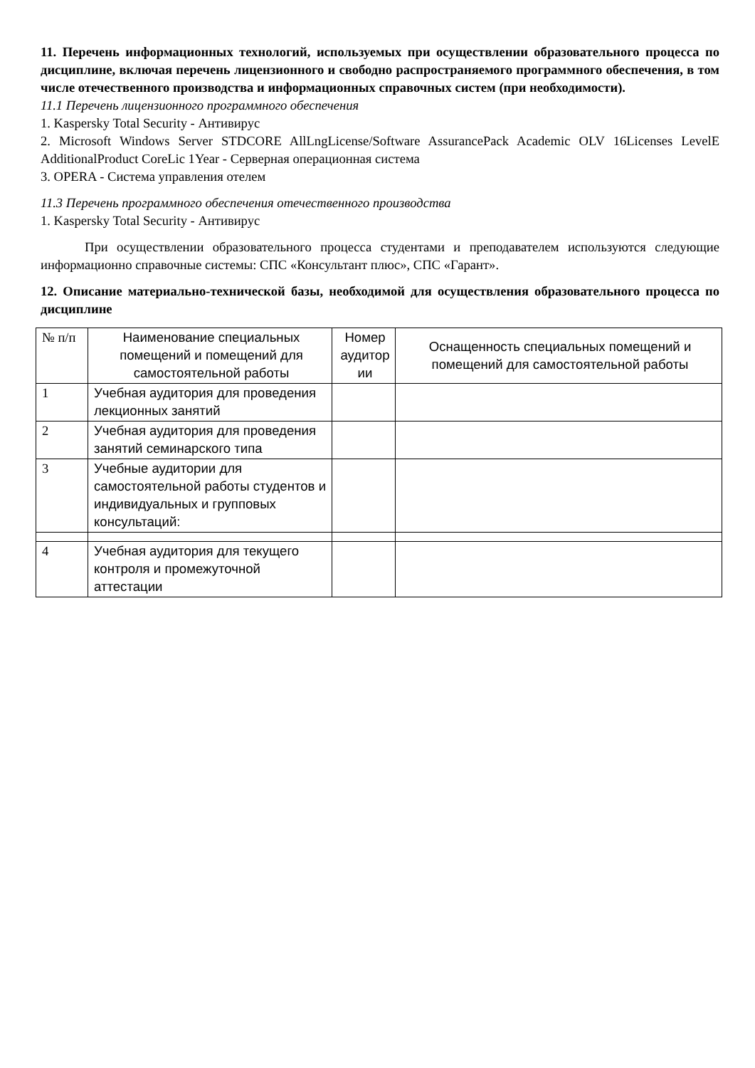11. Перечень информационных технологий, используемых при осуществлении образовательного процесса по дисциплине, включая перечень лицензионного и свободно распространяемого программного обеспечения, в том числе отечественного производства и информационных справочных систем (при необходимости).
11.1 Перечень лицензионного программного обеспечения
1. Kaspersky Total Security - Антивирус
2. Microsoft Windows Server STDCORE AllLngLicense/Software AssurancePack Academic OLV 16Licenses LevelE AdditionalProduct CoreLic 1Year - Серверная операционная система
3. OPERA - Система управления отелем
11.3 Перечень программного обеспечения отечественного производства
1. Kaspersky Total Security - Антивирус
При осуществлении образовательного процесса студентами и преподавателем используются следующие информационно справочные системы: СПС «Консультант плюс», СПС «Гарант».
12. Описание материально-технической базы, необходимой для осуществления образовательного процесса по дисциплине
| № п/п | Наименование специальных помещений и помещений для самостоятельной работы | Номер аудитор ии | Оснащенность специальных помещений и помещений для самостоятельной работы |
| --- | --- | --- | --- |
| 1 | Учебная аудитория для проведения лекционных занятий | | |
| 2 | Учебная аудитория для проведения занятий семинарского типа | | |
| 3 | Учебные аудитории для самостоятельной работы студентов и индивидуальных и групповых консультаций: | | |
| 4 | Учебная аудитория для текущего контроля и промежуточной аттестации | | |